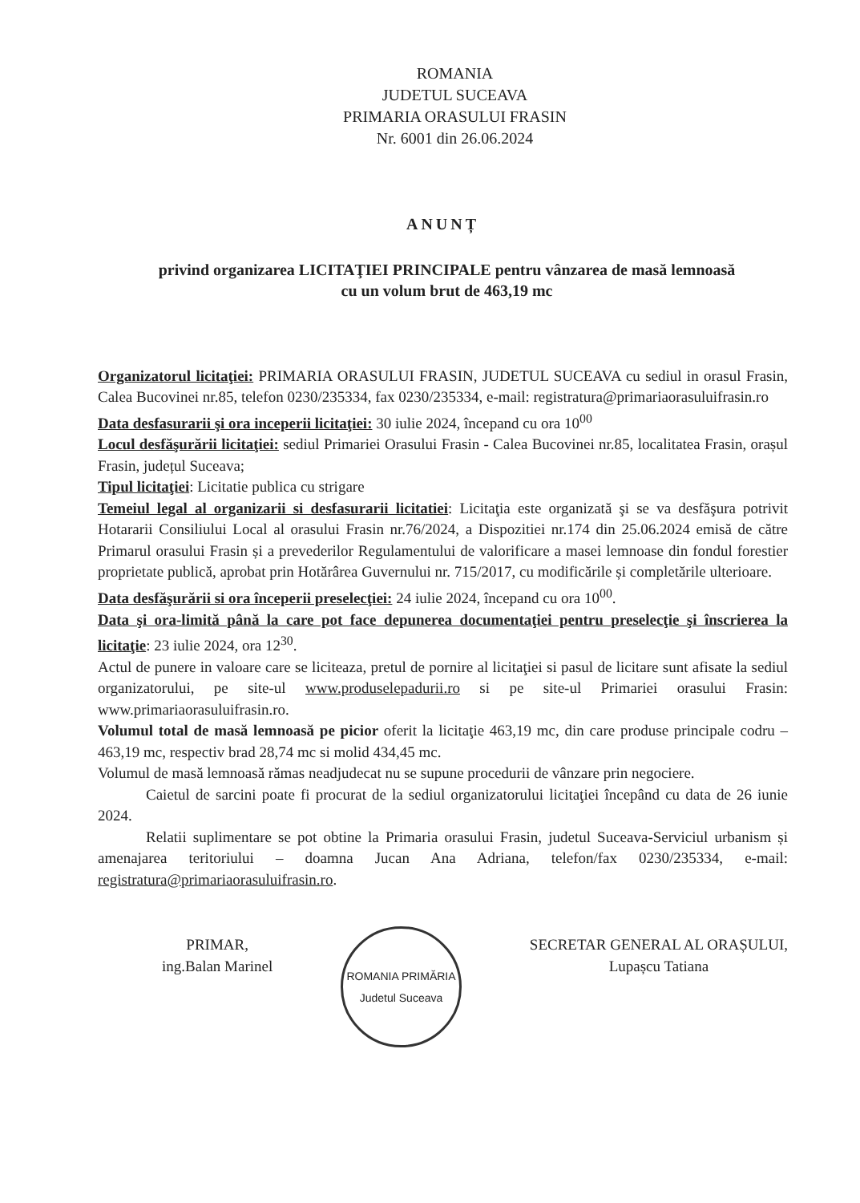ROMANIA
JUDETUL SUCEAVA
PRIMARIA ORASULUI FRASIN
Nr. 6001 din 26.06.2024
ANUNȚ
privind organizarea LICITAŢIEI PRINCIPALE pentru vânzarea de masă lemnoasă
cu un volum brut de 463,19 mc
Organizatorul licitaţiei: PRIMARIA ORASULUI FRASIN, JUDETUL SUCEAVA cu sediul in orasul Frasin, Calea Bucovinei nr.85, telefon 0230/235334, fax 0230/235334, e-mail: registratura@primariaorasuluifrasin.ro
Data desfasurarii şi ora inceperii licitaţiei: 30 iulie 2024, începand cu ora 10<sup>00</sup>
Locul desfăşurării licitaţiei: sediul Primariei Orasului Frasin - Calea Bucovinei nr.85, localitatea Frasin, orașul Frasin, județul Suceava;
Tipul licitaţiei: Licitatie publica cu strigare
Temeiul legal al organizarii si desfasurarii licitatiei: Licitaţia este organizată şi se va desfăşura potrivit Hotararii Consiliului Local al orasului Frasin nr.76/2024, a Dispozitiei nr.174 din 25.06.2024 emisă de către Primarul orasului Frasin și a prevederilor Regulamentului de valorificare a masei lemnoase din fondul forestier proprietate publică, aprobat prin Hotărârea Guvernului nr. 715/2017, cu modificările și completările ulterioare.
Data desfăşurării si ora începerii preselecţiei: 24 iulie 2024, începand cu ora 10<sup>00</sup>.
Data şi ora-limită până la care pot face depunerea documentaţiei pentru preselecţie şi înscrierea la licitaţie: 23 iulie 2024, ora 12<sup>30</sup>.
Actul de punere in valoare care se liciteaza, pretul de pornire al licitaţiei si pasul de licitare sunt afisate la sediul organizatorului, pe site-ul www.produselepadurii.ro si pe site-ul Primariei orasului Frasin: www.primariaorasuluifrasin.ro.
Volumul total de masă lemnoasă pe picior oferit la licitaţie 463,19 mc, din care produse principale codru – 463,19 mc, respectiv brad 28,74 mc si molid 434,45 mc.
Volumul de masă lemnoasă rămas neadjudecat nu se supune procedurii de vânzare prin negociere.
Caietul de sarcini poate fi procurat de la sediul organizatorului licitaţiei începând cu data de 26 iunie 2024.
Relatii suplimentare se pot obtine la Primaria orasului Frasin, judetul Suceava-Serviciul urbanism și amenajarea teritoriului – doamna Jucan Ana Adriana, telefon/fax 0230/235334, e-mail: registratura@primariaorasuluifrasin.ro.
PRIMAR,
ing.Balan Marinel
ROMANIA PRIMĂRIA
Judetul Suceava
SECRETAR GENERAL AL ORAȘULUI,
Lupașcu Tatiana